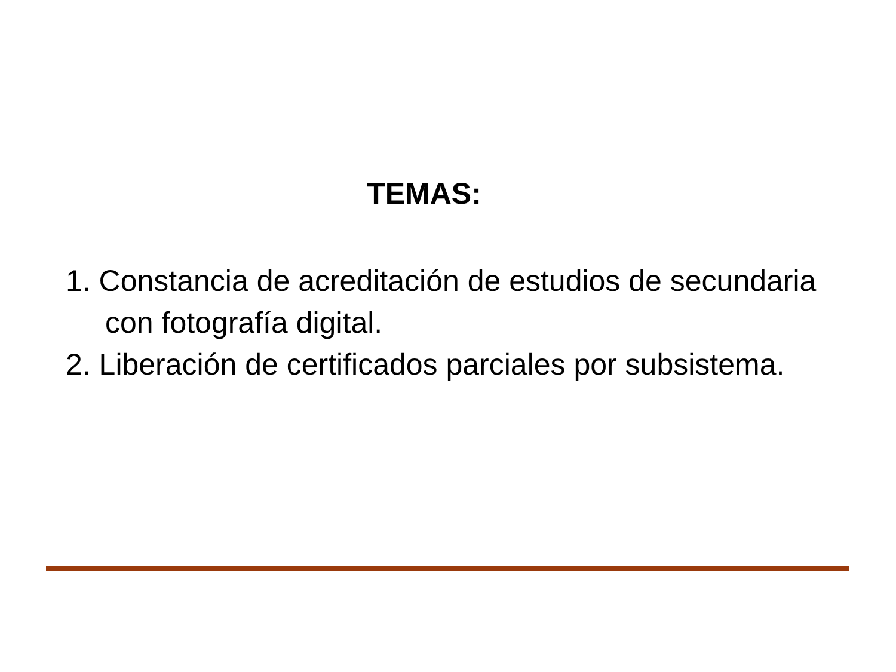TEMAS:
1. Constancia de acreditación de estudios de secundaria con fotografía digital.
2. Liberación de certificados parciales por subsistema.